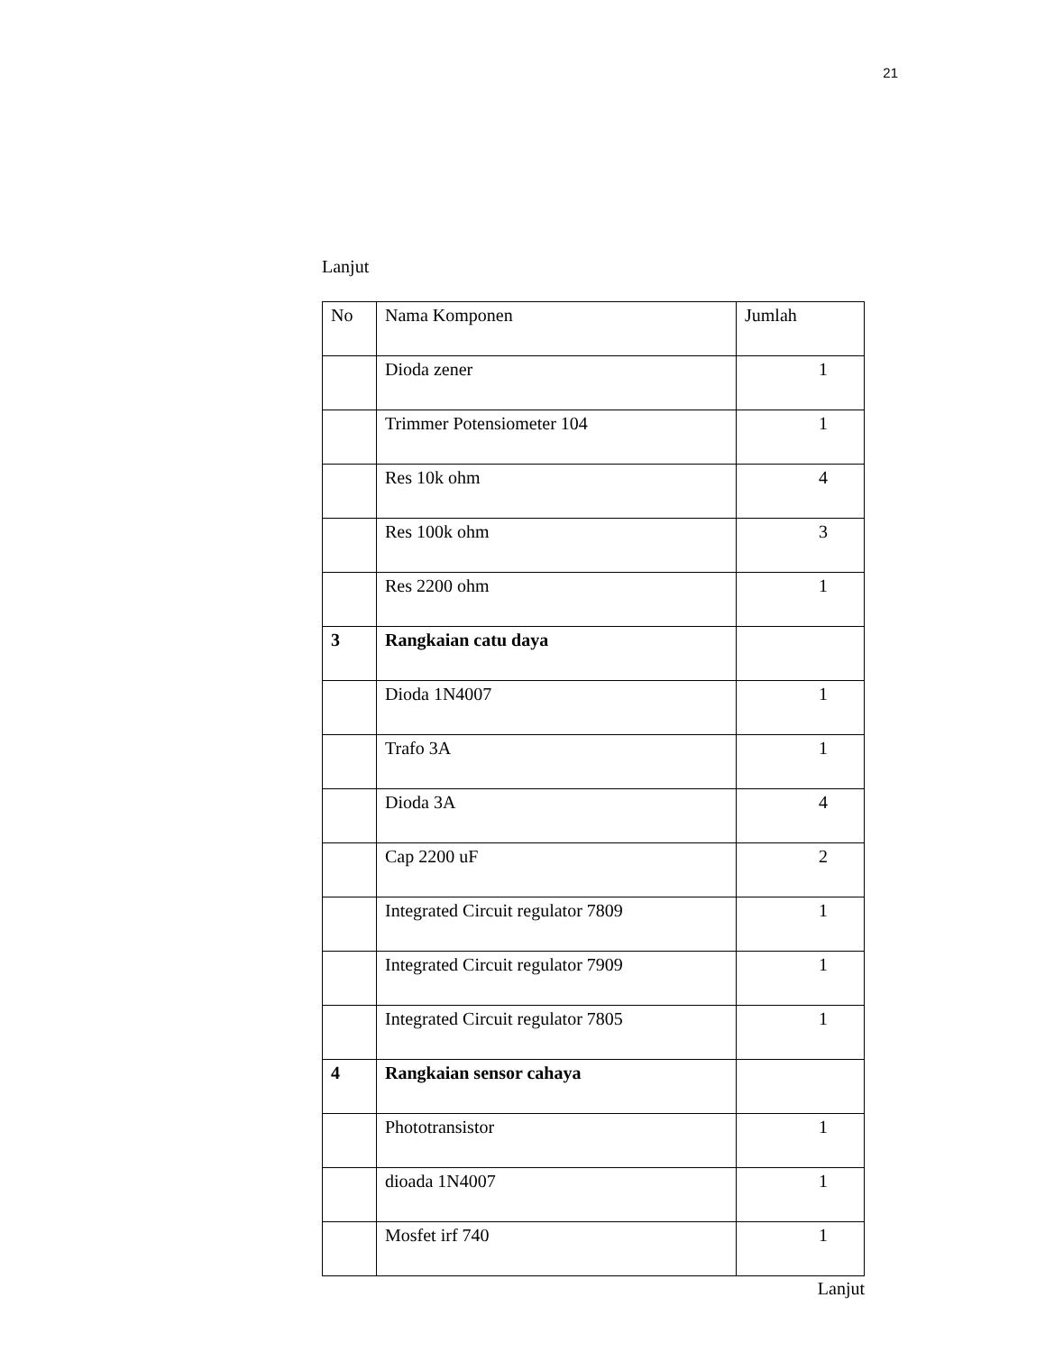21
Lanjut
| No | Nama Komponen | Jumlah |
| | Dioda zener | 1 |
| | Trimmer Potensiometer 104 | 1 |
| | Res 10k ohm | 4 |
| | Res 100k ohm | 3 |
| | Res 2200 ohm | 1 |
| 3 | Rangkaian catu daya | |
| | Dioda 1N4007 | 1 |
| | Trafo 3A | 1 |
| | Dioda 3A | 4 |
| | Cap 2200 uF | 2 |
| | Integrated Circuit regulator 7809 | 1 |
| | Integrated Circuit regulator 7909 | 1 |
| | Integrated Circuit regulator 7805 | 1 |
| 4 | Rangkaian sensor cahaya | |
| | Phototransistor | 1 |
| | dioada 1N4007 | 1 |
| | Mosfet irf 740 | 1 |
Lanjut